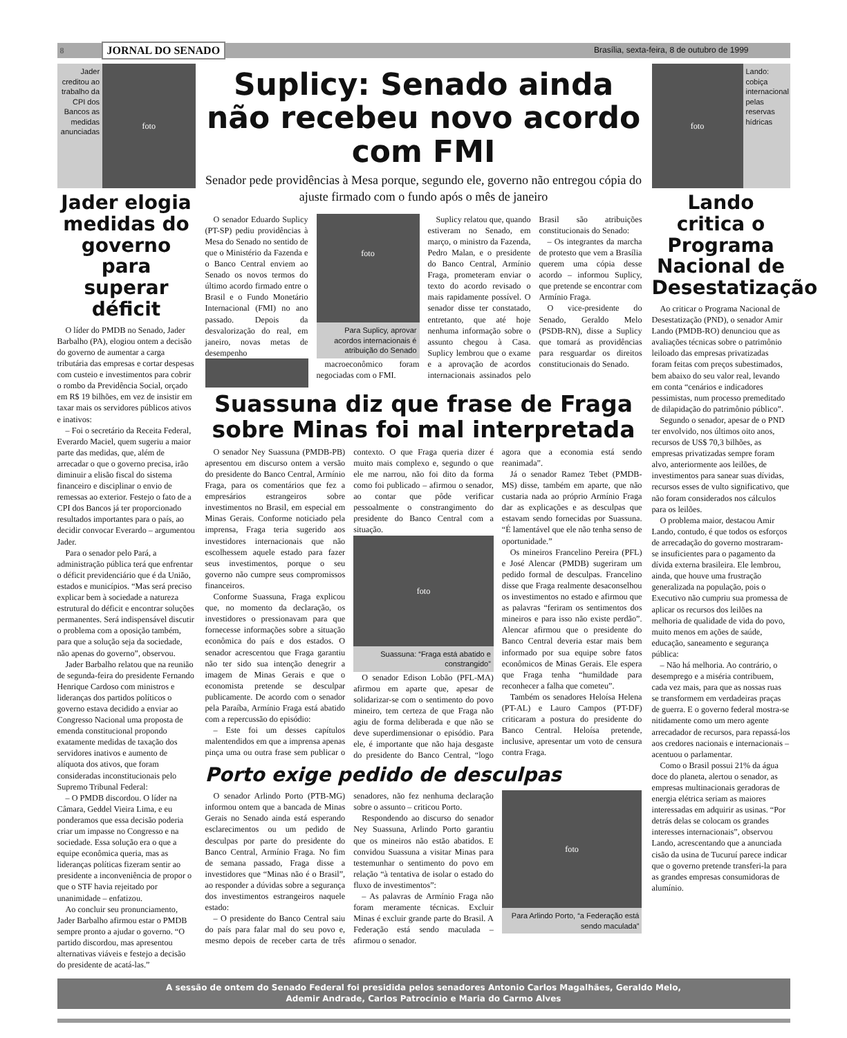8 JORNAL DO SENADO Brasília, sexta-feira, 8 de outubro de 1999
Jader creditou ao trabalho da CPI dos Bancos as medidas anunciadas
foto
Jader elogia medidas do governo para superar déficit
O líder do PMDB no Senado, Jader Barbalho (PA), elogiou ontem a decisão do governo de aumentar a carga tributária das empresas e cortar despesas com custeio e investimentos para cobrir o rombo da Previdência Social, orçado em R$ 19 bilhões, em vez de insistir em taxar mais os servidores públicos ativos e inativos:
– Foi o secretário da Receita Federal, Everardo Maciel, quem sugeriu a maior parte das medidas, que, além de arrecadar o que o governo precisa, irão diminuir a elisão fiscal do sistema financeiro e disciplinar o envio de remessas ao exterior. Festejo o fato de a CPI dos Bancos já ter proporcionado resultados importantes para o país, ao decidir convocar Everardo – argumentou Jader.
Para o senador pelo Pará, a administração pública terá que enfrentar o déficit previdenciário que é da União, estados e municípios. “Mas será preciso explicar bem à sociedade a natureza estrutural do déficit e encontrar soluções permanentes. Será indispensável discutir o problema com a oposição também, para que a solução seja da sociedade, não apenas do governo”, observou.
Jader Barbalho relatou que na reunião de segunda-feira do presidente Fernando Henrique Cardoso com ministros e lideranças dos partidos políticos o governo estava decidido a enviar ao Congresso Nacional uma proposta de emenda constitucional propondo exatamente medidas de taxação dos servidores inativos e aumento de alíquota dos ativos, que foram consideradas inconstitucionais pelo Supremo Tribunal Federal:
– O PMDB discordou. O líder na Câmara, Geddel Vieira Lima, e eu ponderamos que essa decisão poderia criar um impasse no Congresso e na sociedade. Essa solução era o que a equipe econômica queria, mas as lideranças políticas fizeram sentir ao presidente a inconveniência de propor o que o STF havia rejeitado por unanimidade – enfatizou.
Ao concluir seu pronunciamento, Jader Barbalho afirmou estar o PMDB sempre pronto a ajudar o governo. “O partido discordou, mas apresentou alternativas viáveis e festejo a decisão do presidente de acatá-las.”
Suplicy: Senado ainda não recebeu novo acordo com FMI
Senador pede providências à Mesa porque, segundo ele, governo não entregou cópia do ajuste firmado com o fundo após o mês de janeiro
O senador Eduardo Suplicy (PT-SP) pediu providências à Mesa do Senado no sentido de que o Ministério da Fazenda e o Banco Central enviem ao Senado os novos termos do último acordo firmado entre o Brasil e o Fundo Monetário Internacional (FMI) no ano passado. Depois da desvalorização do real, em janeiro, novas metas de desempenho
foto
Para Suplicy, aprovar acordos internacionais é atribuição do Senado
macroeconômico foram negociadas com o FMI.
Suplicy relatou que, quando estiveram no Senado, em março, o ministro da Fazenda, Pedro Malan, e o presidente do Banco Central, Armínio Fraga, prometeram enviar o texto do acordo revisado o mais rapidamente possível. O senador disse ter constatado, entretanto, que até hoje nenhuma informação sobre o assunto chegou à Casa. Suplicy lembrou que o exame e a aprovação de acordos internacionais assinados pelo Brasil são atribuições constitucionais do Senado:
– Os integrantes da marcha de protesto que vem a Brasília querem uma cópia desse acordo – informou Suplicy, que pretende se encontrar com Armínio Fraga.
O vice-presidente do Senado, Geraldo Melo (PSDB-RN), disse a Suplicy que tomará as providências para resguardar os direitos constitucionais do Senado.
Suassuna diz que frase de Fraga sobre Minas foi mal interpretada
O senador Ney Suassuna (PMDB-PB) apresentou em discurso ontem a versão do presidente do Banco Central, Armínio Fraga, para os comentários que fez a empresários estrangeiros sobre investimentos no Brasil, em especial em Minas Gerais. Conforme noticiado pela imprensa, Fraga teria sugerido aos investidores internacionais que não escolhessem aquele estado para fazer seus investimentos, porque o seu governo não cumpre seus compromissos financeiros.
Conforme Suassuna, Fraga explicou que, no momento da declaração, os investidores o pressionavam para que fornecesse informações sobre a situação econômica do país e dos estados. O senador acrescentou que Fraga garantiu não ter sido sua intenção denegrir a imagem de Minas Gerais e que o economista pretende se desculpar publicamente. De acordo com o senador pela Paraíba, Armínio Fraga está abatido com a repercussão do episódio:
– Este foi um desses capítulos malentendidos em que a imprensa apenas pinça uma ou outra frase sem publicar o contexto. O que Fraga queria dizer é muito mais complexo e, segundo o que ele me narrou, não foi dito da forma como foi publicado – afirmou o senador, ao contar que pôde verificar pessoalmente o constrangimento do presidente do Banco Central com a situação.
foto
Suassuna: “Fraga está abatido e constrangido”
O senador Edison Lobão (PFL-MA) afirmou em aparte que, apesar de solidarizar-se com o sentimento do povo mineiro, tem certeza de que Fraga não agiu de forma deliberada e que não se deve superdimensionar o episódio. Para ele, é importante que não haja desgaste do presidente do Banco Central, “logo agora que a economia está sendo reanimada”.
Já o senador Ramez Tebet (PMDB-MS) disse, também em aparte, que não custaria nada ao próprio Armínio Fraga dar as explicações e as desculpas que estavam sendo fornecidas por Suassuna. “É lamentável que ele não tenha senso de oportunidade.”
Os mineiros Francelino Pereira (PFL) e José Alencar (PMDB) sugeriram um pedido formal de desculpas. Francelino disse que Fraga realmente desaconselhou os investimentos no estado e afirmou que as palavras “feriram os sentimentos dos mineiros e para isso não existe perdão”. Alencar afirmou que o presidente do Banco Central deveria estar mais bem informado por sua equipe sobre fatos econômicos de Minas Gerais. Ele espera que Fraga tenha “humildade para reconhecer a falha que cometeu”.
Também os senadores Heloísa Helena (PT-AL) e Lauro Campos (PT-DF) criticaram a postura do presidente do Banco Central. Heloísa pretende, inclusive, apresentar um voto de censura contra Fraga.
Porto exige pedido de desculpas
O senador Arlindo Porto (PTB-MG) informou ontem que a bancada de Minas Gerais no Senado ainda está esperando esclarecimentos ou um pedido de desculpas por parte do presidente do Banco Central, Armínio Fraga. No fim de semana passado, Fraga disse a investidores que “Minas não é o Brasil”, ao responder a dúvidas sobre a segurança dos investimentos estrangeiros naquele estado:
– O presidente do Banco Central saiu do país para falar mal do seu povo e, mesmo depois de receber carta de três senadores, não fez nenhuma declaração sobre o assunto – criticou Porto.
Respondendo ao discurso do senador Ney Suassuna, Arlindo Porto garantiu que os mineiros não estão abatidos. E convidou Suassuna a visitar Minas para testemunhar o sentimento do povo em relação “à tentativa de isolar o estado do fluxo de investimentos”:
– As palavras de Armínio Fraga não foram meramente técnicas. Excluir Minas é excluir grande parte do Brasil. A Federação está sendo maculada – afirmou o senador.
foto
Para Arlindo Porto, “a Federação está sendo maculada”
foto
Lando: cobiça internacional pelas reservas hídricas
Lando critica o Programa Nacional de Desestatização
Ao criticar o Programa Nacional de Desestatização (PND), o senador Amir Lando (PMDB-RO) denunciou que as avaliações técnicas sobre o patrimônio leiloado das empresas privatizadas foram feitas com preços subestimados, bem abaixo do seu valor real, levando em conta “cenários e indicadores pessimistas, num processo premeditado de dilapidação do patrimônio público”.
Segundo o senador, apesar de o PND ter envolvido, nos últimos oito anos, recursos de US$ 70,3 bilhões, as empresas privatizadas sempre foram alvo, anteriormente aos leilões, de investimentos para sanear suas dívidas, recursos esses de vulto significativo, que não foram considerados nos cálculos para os leilões.
O problema maior, destacou Amir Lando, contudo, é que todos os esforços de arrecadação do governo mostraram-se insuficientes para o pagamento da dívida externa brasileira. Ele lembrou, ainda, que houve uma frustração generalizada na população, pois o Executivo não cumpriu sua promessa de aplicar os recursos dos leilões na melhoria de qualidade de vida do povo, muito menos em ações de saúde, educação, saneamento e segurança pública:
– Não há melhoria. Ao contrário, o desemprego e a miséria contribuem, cada vez mais, para que as nossas ruas se transformem em verdadeiras praças de guerra. E o governo federal mostra-se nitidamente como um mero agente arrecadador de recursos, para repassá-los aos credores nacionais e internacionais – acentuou o parlamentar.
Como o Brasil possui 21% da água doce do planeta, alertou o senador, as empresas multinacionais geradoras de energia elétrica seriam as maiores interessadas em adquirir as usinas. “Por detrás delas se colocam os grandes interesses internacionais”, observou Lando, acrescentando que a anunciada cisão da usina de Tucuruí parece indicar que o governo pretende transferi-la para as grandes empresas consumidoras de alumínio.
A sessão de ontem do Senado Federal foi presidida pelos senadores Antonio Carlos Magalhães, Geraldo Melo,
Ademir Andrade, Carlos Patrocínio e Maria do Carmo Alves